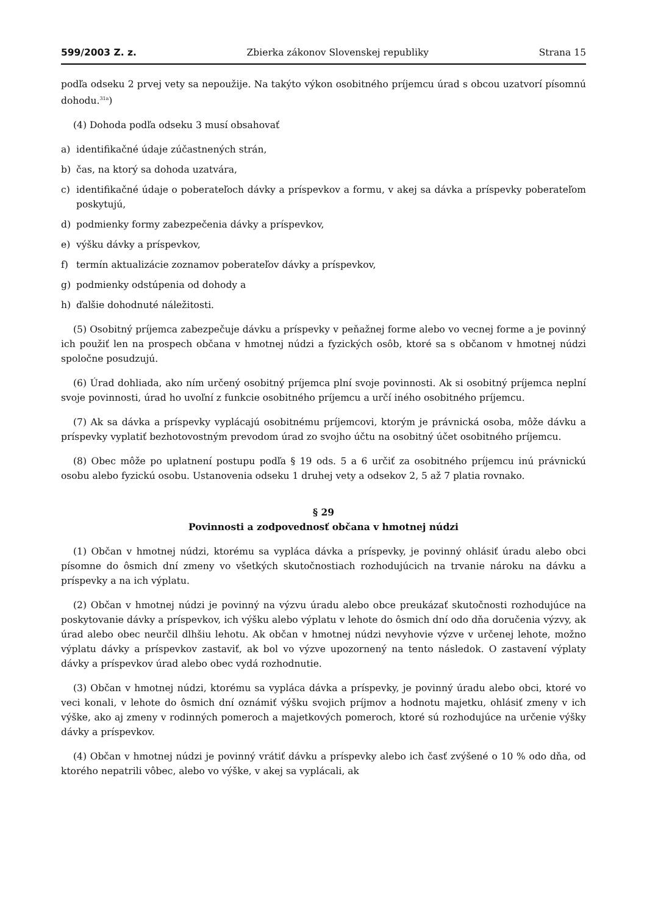599/2003 Z. z. Zbierka zákonov Slovenskej republiky Strana 15
podľa odseku 2 prvej vety sa nepoužije. Na takýto výkon osobitného príjemcu úrad s obcou uzatvorí písomnú dohodu.<sup>31a</sup>)
(4) Dohoda podľa odseku 3 musí obsahovať
a) identifikačné údaje zúčastnených strán,
b) čas, na ktorý sa dohoda uzatvára,
c) identifikačné údaje o poberateľoch dávky a príspevkov a formu, v akej sa dávka a príspevky poberateľom poskytujú,
d) podmienky formy zabezpečenia dávky a príspevkov,
e) výšku dávky a príspevkov,
f) termín aktualizácie zoznamov poberateľov dávky a príspevkov,
g) podmienky odstúpenia od dohody a
h) ďalšie dohodnuté náležitosti.
(5) Osobitný príjemca zabezpečuje dávku a príspevky v peňažnej forme alebo vo vecnej forme a je povinný ich použiť len na prospech občana v hmotnej núdzi a fyzických osôb, ktoré sa s občanom v hmotnej núdzi spoločne posudzujú.
(6) Úrad dohliada, ako ním určený osobitný príjemca plní svoje povinnosti. Ak si osobitný príjemca neplní svoje povinnosti, úrad ho uvoľní z funkcie osobitného príjemcu a určí iného osobitného príjemcu.
(7) Ak sa dávka a príspevky vyplácajú osobitnému príjemcovi, ktorým je právnická osoba, môže dávku a príspevky vyplatiť bezhotovostným prevodom úrad zo svojho účtu na osobitný účet osobitného príjemcu.
(8) Obec môže po uplatnení postupu podľa § 19 ods. 5 a 6 určiť za osobitného príjemcu inú právnickú osobu alebo fyzickú osobu. Ustanovenia odseku 1 druhej vety a odsekov 2, 5 až 7 platia rovnako.
§ 29
Povinnosti a zodpovednosť občana v hmotnej núdzi
(1) Občan v hmotnej núdzi, ktorému sa vypláca dávka a príspevky, je povinný ohlásiť úradu alebo obci písomne do ôsmich dní zmeny vo všetkých skutočnostiach rozhodujúcich na trvanie nároku na dávku a príspevky a na ich výplatu.
(2) Občan v hmotnej núdzi je povinný na výzvu úradu alebo obce preukázať skutočnosti rozhodujúce na poskytovanie dávky a príspevkov, ich výšku alebo výplatu v lehote do ôsmich dní odo dňa doručenia výzvy, ak úrad alebo obec neurčil dlhšiu lehotu. Ak občan v hmotnej núdzi nevyhovie výzve v určenej lehote, možno výplatu dávky a príspevkov zastaviť, ak bol vo výzve upozornený na tento následok. O zastavení výplaty dávky a príspevkov úrad alebo obec vydá rozhodnutie.
(3) Občan v hmotnej núdzi, ktorému sa vypláca dávka a príspevky, je povinný úradu alebo obci, ktoré vo veci konali, v lehote do ôsmich dní oznámiť výšku svojich príjmov a hodnotu majetku, ohlásiť zmeny v ich výške, ako aj zmeny v rodinných pomeroch a majetkových pomeroch, ktoré sú rozhodujúce na určenie výšky dávky a príspevkov.
(4) Občan v hmotnej núdzi je povinný vrátiť dávku a príspevky alebo ich časť zvýšené o 10 % odo dňa, od ktorého nepatrili vôbec, alebo vo výške, v akej sa vyplácali, ak